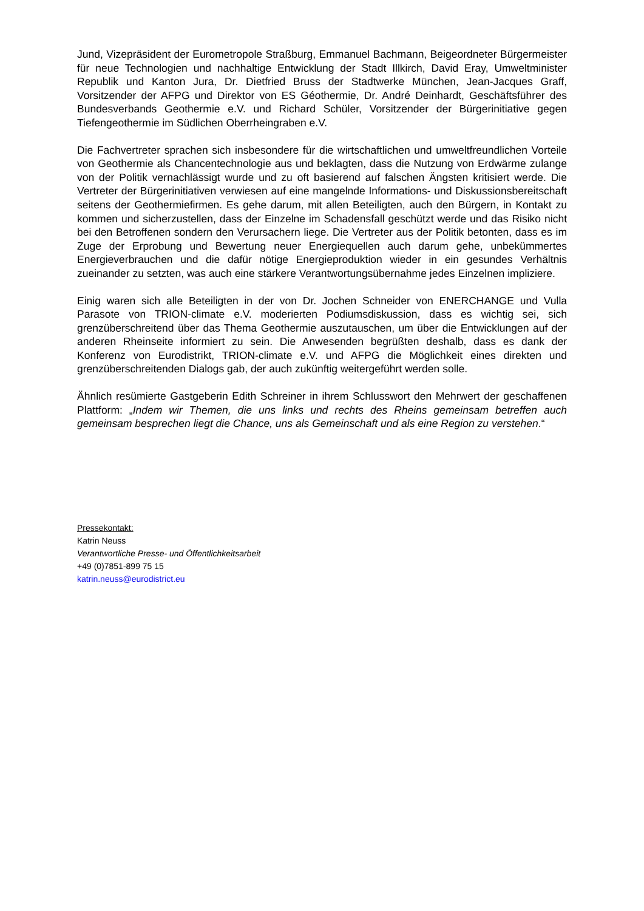Jund, Vizepräsident der Eurometropole Straßburg, Emmanuel Bachmann, Beigeordneter Bürgermeister für neue Technologien und nachhaltige Entwicklung der Stadt Illkirch, David Eray, Umweltminister Republik und Kanton Jura, Dr. Dietfried Bruss der Stadtwerke München, Jean-Jacques Graff, Vorsitzender der AFPG und Direktor von ES Géothermie, Dr. André Deinhardt, Geschäftsführer des Bundesverbands Geothermie e.V. und Richard Schüler, Vorsitzender der Bürgerinitiative gegen Tiefengeothermie im Südlichen Oberrheingraben e.V.
Die Fachvertreter sprachen sich insbesondere für die wirtschaftlichen und umweltfreundlichen Vorteile von Geothermie als Chancentechnologie aus und beklagten, dass die Nutzung von Erdwärme zulange von der Politik vernachlässigt wurde und zu oft basierend auf falschen Ängsten kritisiert werde. Die Vertreter der Bürgerinitiativen verwiesen auf eine mangelnde Informations- und Diskussionsbereitschaft seitens der Geothermiefirmen. Es gehe darum, mit allen Beteiligten, auch den Bürgern, in Kontakt zu kommen und sicherzustellen, dass der Einzelne im Schadensfall geschützt werde und das Risiko nicht bei den Betroffenen sondern den Verursachern liege. Die Vertreter aus der Politik betonten, dass es im Zuge der Erprobung und Bewertung neuer Energiequellen auch darum gehe, unbekümmertes Energieverbrauchen und die dafür nötige Energieproduktion wieder in ein gesundes Verhältnis zueinander zu setzten, was auch eine stärkere Verantwortungsübernahme jedes Einzelnen impliziere.
Einig waren sich alle Beteiligten in der von Dr. Jochen Schneider von ENERCHANGE und Vulla Parasote von TRION-climate e.V. moderierten Podiumsdiskussion, dass es wichtig sei, sich grenzüberschreitend über das Thema Geothermie auszutauschen, um über die Entwicklungen auf der anderen Rheinseite informiert zu sein. Die Anwesenden begrüßten deshalb, dass es dank der Konferenz von Eurodistrikt, TRION-climate e.V. und AFPG die Möglichkeit eines direkten und grenzüberschreitenden Dialogs gab, der auch zukünftig weitergeführt werden solle.
Ähnlich resümierte Gastgeberin Edith Schreiner in ihrem Schlusswort den Mehrwert der geschaffenen Plattform: „Indem wir Themen, die uns links und rechts des Rheins gemeinsam betreffen auch gemeinsam besprechen liegt die Chance, uns als Gemeinschaft und als eine Region zu verstehen.“
Pressekontakt:
Katrin Neuss
Verantwortliche Presse- und Öffentlichkeitsarbeit
+49 (0)7851-899 75 15
katrin.neuss@eurodistrict.eu